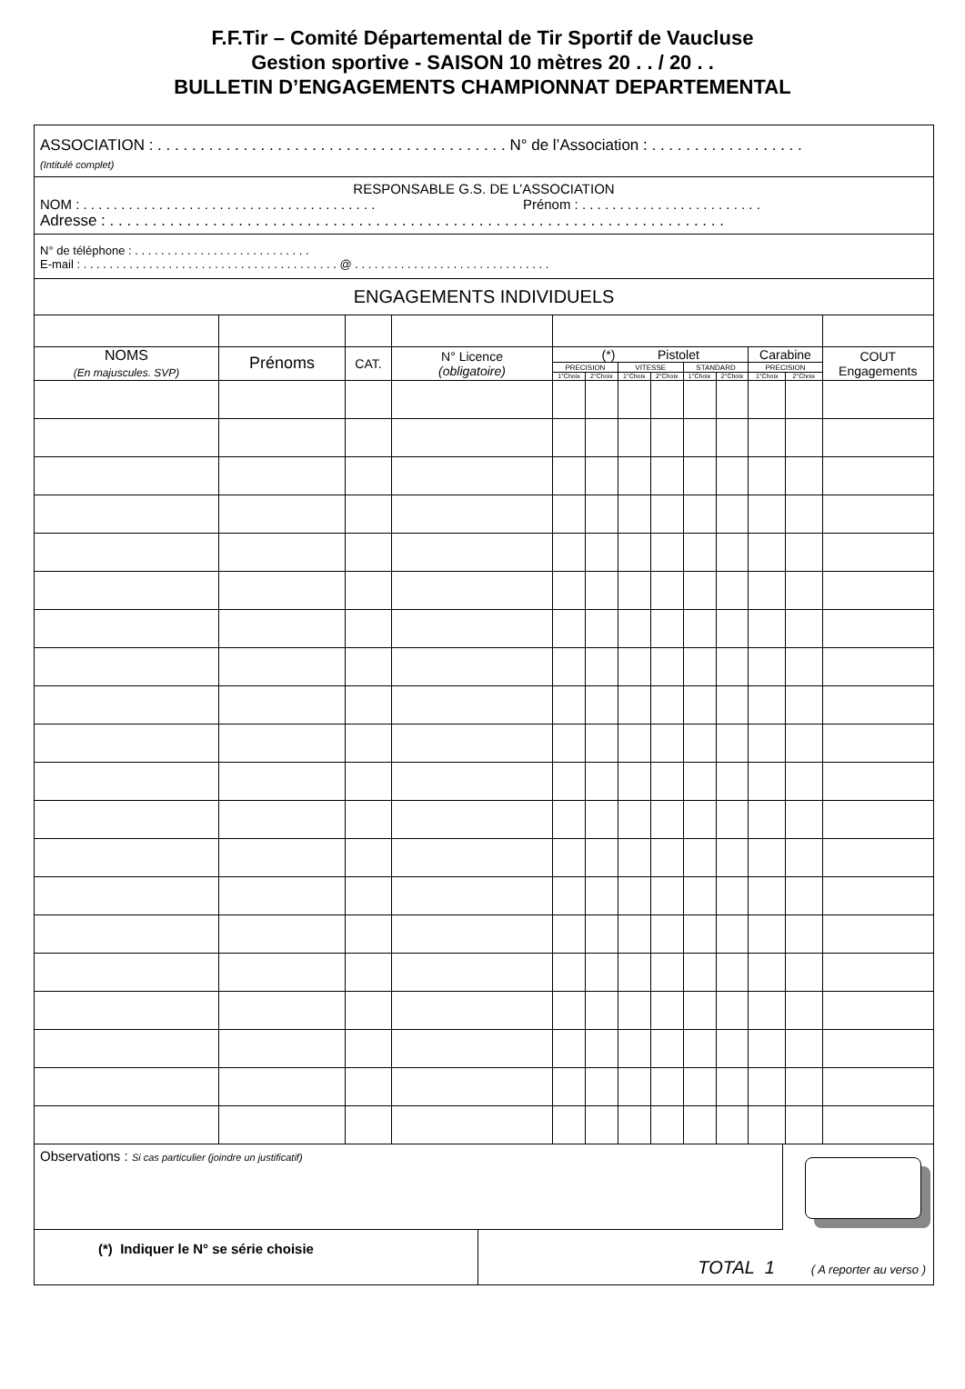F.F.Tir – Comité Départemental de Tir Sportif de Vaucluse
Gestion sportive - SAISON 10 mètres 20 . . / 20 . .
BULLETIN D’ENGAGEMENTS CHAMPIONNAT DEPARTEMENTAL
ASSOCIATION : . . . . . . . . . . . . . . . . . . . . . . . . . . . . . . . . . . . . . . . . . N° de l’Association : . . . . . . . . . . . . . . . . . .
(Intitulé complet)
RESPONSABLE G.S. DE L’ASSOCIATION
NOM : . . . . . . . . . . . . . . . . . . . . . . . . . . . . . . . . . . . . . . . Prénom : . . . . . . . . . . . . . . . . . . . . . . . .
Adresse : . . . . . . . . . . . . . . . . . . . . . . . . . . . . . . . . . . . . . . . . . . . . . . . . . . . . . . . . . . . . . . . . . . . . . . . .
N° de téléphone : . . . . . . . . . . . . . . . . . . . . . . . . . . .
E-mail : . . . . . . . . . . . . . . . . . . . . . . . . . . . . . . . . . . . . . . . @ . . . . . . . . . . . . . . . . . . . . . . . . . . . . . .
ENGAGEMENTS INDIVIDUELS
| NOMS (En majuscules. SVP) | Prénoms | CAT. | N° Licence (obligatoire) | (*) Pistolet | | | | | | Carabine | | COUT Engagements |
| | | | | PRECISION | | VITESSE | | STANDARD | | PRECISION | | |
| | | | | 1°Choix | 2°Choix | 1°Choix | 2°Choix | 1°Choix | 2°Choix | 1°Choix | 2°Choix | |
Observations : Si cas particulier (joindre un justificatif)
(*) Indiquer le N° se série choisie
TOTAL 1 ( A reporter au verso )